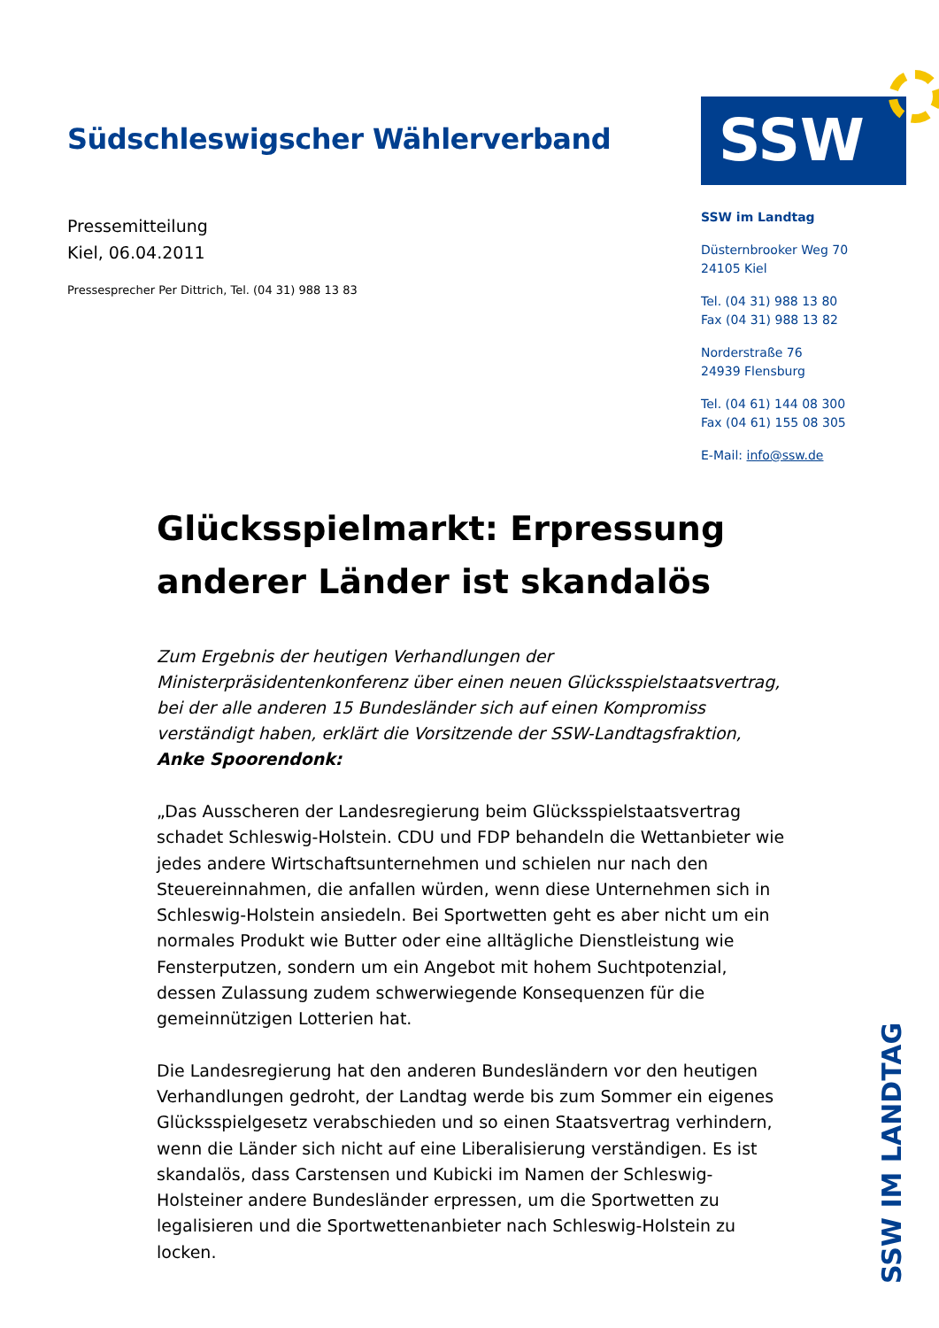Südschleswigscher Wählerverband
Pressemitteilung
Kiel, 06.04.2011
Pressesprecher Per Dittrich, Tel. (04 31) 988 13 83
SSW
SSW im Landtag
Düsternbrooker Weg 70
24105 Kiel
Tel. (04 31) 988 13 80
Fax (04 31) 988 13 82
Norderstraße 76
24939 Flensburg
Tel. (04 61) 144 08 300
Fax (04 61) 155 08 305
E-Mail: info@ssw.de
Glücksspielmarkt: Erpressung anderer Länder ist skandalös
Zum Ergebnis der heutigen Verhandlungen der Ministerpräsidentenkonferenz über einen neuen Glücksspielstaatsvertrag, bei der alle anderen 15 Bundesländer sich auf einen Kompromiss verständigt haben, erklärt die Vorsitzende der SSW-Landtagsfraktion, Anke Spoorendonk:
„Das Ausscheren der Landesregierung beim Glücksspielstaatsvertrag schadet Schleswig-Holstein. CDU und FDP behandeln die Wettanbieter wie jedes andere Wirtschaftsunternehmen und schielen nur nach den Steuereinnahmen, die anfallen würden, wenn diese Unternehmen sich in Schleswig-Holstein ansiedeln. Bei Sportwetten geht es aber nicht um ein normales Produkt wie Butter oder eine alltägliche Dienstleistung wie Fensterputzen, sondern um ein Angebot mit hohem Suchtpotenzial, dessen Zulassung zudem schwerwiegende Konsequenzen für die gemeinnützigen Lotterien hat.
Die Landesregierung hat den anderen Bundesländern vor den heutigen Verhandlungen gedroht, der Landtag werde bis zum Sommer ein eigenes Glücksspielgesetz verabschieden und so einen Staatsvertrag verhindern, wenn die Länder sich nicht auf eine Liberalisierung verständigen. Es ist skandalös, dass Carstensen und Kubicki im Namen der Schleswig-Holsteiner andere Bundesländer erpressen, um die Sportwetten zu legalisieren und die Sportwettenanbieter nach Schleswig-Holstein zu locken.
SSW IM LANDTAG